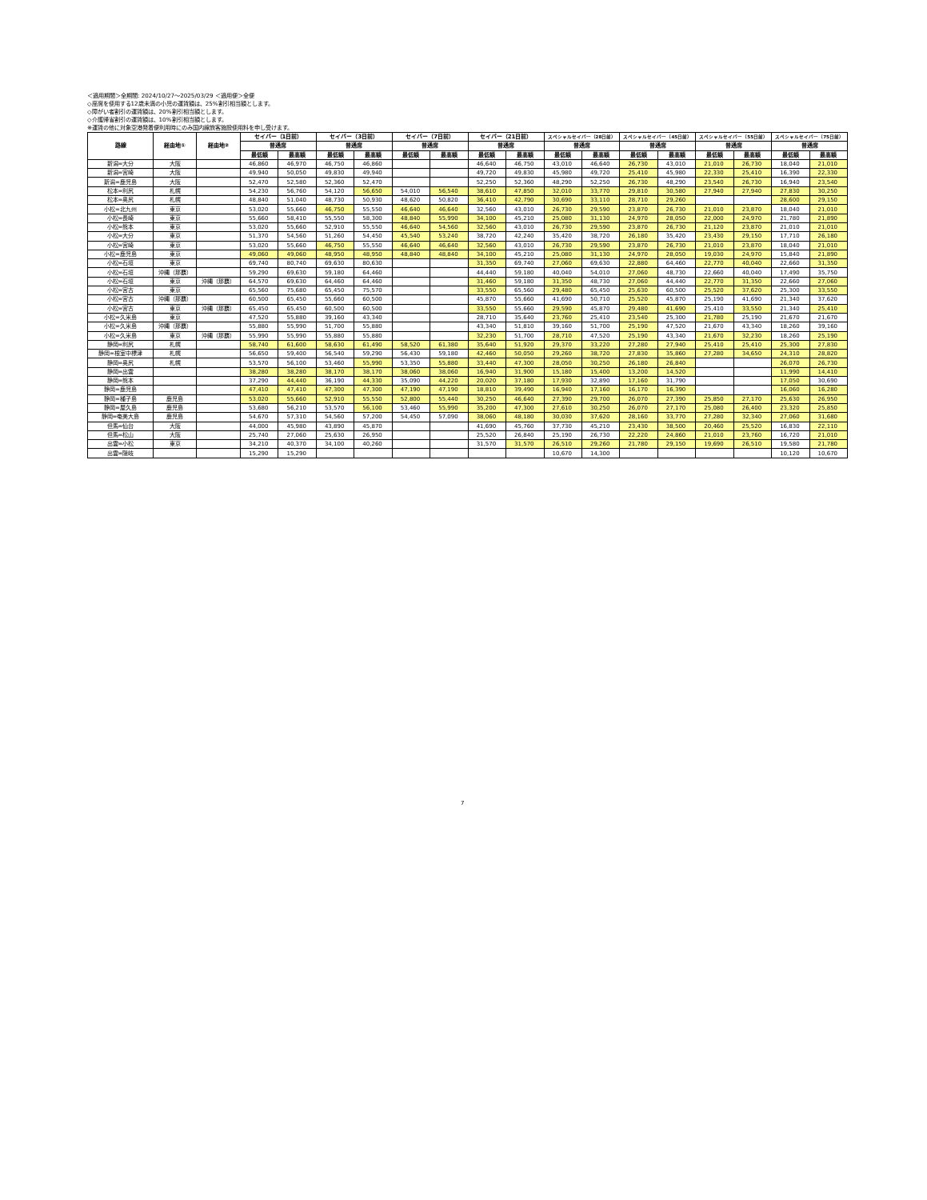＜適用期間＞全期間: 2024/10/27～2025/03/29 ＜適用便＞全便
◇座席を使用する12歳未満の小児の運賃額は、25%割引相当額とします。
◇障がい者割引の運賃額は、20%割引相当額とします。
◇介護帰省割引の運賃額は、10%割引相当額とします。
※運賃の他に対象空港発着便利用時にのみ国内線旅客施設使用料を申し受けます。
| 路線 | 経由地① | 経由地② | セイバー（1日前） | | セイバー（3日前） | | セイバー（7日前） | | セイバー（21日前） | | スペシャルセイバー（28日前） | | スペシャルセイバー（45日前） | | スペシャルセイバー（55日前） | | スペシャルセイバー（75日前） | |
| --- | --- | --- | --- | --- | --- | --- | --- | --- | --- | --- | --- | --- | --- | --- | --- | --- | --- | --- |
| | | | 普通席 | | 普通席 | | 普通席 | | 普通席 | | 普通席 | | 普通席 | | 普通席 | | 普通席 | |
| | | | 最低額 | 最高額 | 最低額 | 最高額 | 最低額 | 最高額 | 最低額 | 最高額 | 最低額 | 最高額 | 最低額 | 最高額 | 最低額 | 最高額 | 最低額 | 最高額 |
| 新潟=大分 | 大阪 | | 46,860 | 46,970 | 46,750 | 46,860 | | | 46,640 | 46,750 | 43,010 | 46,640 | 26,730 | 43,010 | 21,010 | 26,730 | 18,040 | 21,010 |
| 新潟=宮崎 | 大阪 | | 49,940 | 50,050 | 49,830 | 49,940 | | | 49,720 | 49,830 | 45,980 | 49,720 | 25,410 | 45,980 | 22,330 | 25,410 | 16,390 | 22,330 |
| 新潟=鹿児島 | 大阪 | | 52,470 | 52,580 | 52,360 | 52,470 | | | 52,250 | 52,360 | 48,290 | 52,250 | 26,730 | 48,290 | 23,540 | 26,730 | 16,940 | 23,540 |
| 松本=利尻 | 札幌 | | 54,230 | 56,760 | 54,120 | 56,650 | 54,010 | 56,540 | 38,610 | 47,850 | 32,010 | 33,770 | 29,810 | 30,580 | 27,940 | 27,940 | 27,830 | 30,250 |
| 松本=奥尻 | 札幌 | | 48,840 | 51,040 | 48,730 | 50,930 | 48,620 | 50,820 | 36,410 | 42,790 | 30,690 | 33,110 | 28,710 | 29,260 | | | 28,600 | 29,150 |
| 小松=北九州 | 東京 | | 53,020 | 55,660 | 46,750 | 55,550 | 46,640 | 46,640 | 32,560 | 43,010 | 26,730 | 29,590 | 23,870 | 26,730 | 21,010 | 23,870 | 18,040 | 21,010 |
| 小松=長崎 | 東京 | | 55,660 | 58,410 | 55,550 | 58,300 | 48,840 | 55,990 | 34,100 | 45,210 | 25,080 | 31,130 | 24,970 | 28,050 | 22,000 | 24,970 | 21,780 | 21,890 |
| 小松=熊本 | 東京 | | 53,020 | 55,660 | 52,910 | 55,550 | 46,640 | 54,560 | 32,560 | 43,010 | 26,730 | 29,590 | 23,870 | 26,730 | 21,120 | 23,870 | 21,010 | 21,010 |
| 小松=大分 | 東京 | | 51,370 | 54,560 | 51,260 | 54,450 | 45,540 | 53,240 | 38,720 | 42,240 | 35,420 | 38,720 | 26,180 | 35,420 | 23,430 | 29,150 | 17,710 | 26,180 |
| 小松=宮崎 | 東京 | | 53,020 | 55,660 | 46,750 | 55,550 | 46,640 | 46,640 | 32,560 | 43,010 | 26,730 | 29,590 | 23,870 | 26,730 | 21,010 | 23,870 | 18,040 | 21,010 |
| 小松=鹿児島 | 東京 | | 49,060 | 49,060 | 48,950 | 48,950 | 48,840 | 48,840 | 34,100 | 45,210 | 25,080 | 31,130 | 24,970 | 28,050 | 19,030 | 24,970 | 15,840 | 21,890 |
| 小松=石垣 | 東京 | | 69,740 | 80,740 | 69,630 | 80,630 | | | 31,350 | 69,740 | 27,060 | 69,630 | 22,880 | 64,460 | 22,770 | 40,040 | 22,660 | 31,350 |
| 小松=石垣 | 沖縄（那覇） | | 59,290 | 69,630 | 59,180 | 64,460 | | | 44,440 | 59,180 | 40,040 | 54,010 | 27,060 | 48,730 | 22,660 | 40,040 | 17,490 | 35,750 |
| 小松=石垣 | 東京 | 沖縄（那覇） | 64,570 | 69,630 | 64,460 | 64,460 | | | 31,460 | 59,180 | 31,350 | 48,730 | 27,060 | 44,440 | 22,770 | 31,350 | 22,660 | 27,060 |
| 小松=宮古 | 東京 | | 65,560 | 75,680 | 65,450 | 75,570 | | | 33,550 | 65,560 | 29,480 | 65,450 | 25,630 | 60,500 | 25,520 | 37,620 | 25,300 | 33,550 |
| 小松=宮古 | 沖縄（那覇） | | 60,500 | 65,450 | 55,660 | 60,500 | | | 45,870 | 55,660 | 41,690 | 50,710 | 25,520 | 45,870 | 25,190 | 41,690 | 21,340 | 37,620 |
| 小松=宮古 | 東京 | 沖縄（那覇） | 65,450 | 65,450 | 60,500 | 60,500 | | | 33,550 | 55,660 | 29,590 | 45,870 | 29,480 | 41,690 | 25,410 | 33,550 | 21,340 | 25,410 |
| 小松=久米島 | 東京 | | 47,520 | 55,880 | 39,160 | 43,340 | | | 28,710 | 35,640 | 23,760 | 25,410 | 23,540 | 25,300 | 21,780 | 25,190 | 21,670 | 21,670 |
| 小松=久米島 | 沖縄（那覇） | | 55,880 | 55,990 | 51,700 | 55,880 | | | 43,340 | 51,810 | 39,160 | 51,700 | 25,190 | 47,520 | 21,670 | 43,340 | 18,260 | 39,160 |
| 小松=久米島 | 東京 | 沖縄（那覇） | 55,990 | 55,990 | 55,880 | 55,880 | | | 32,230 | 51,700 | 28,710 | 47,520 | 25,190 | 43,340 | 21,670 | 32,230 | 18,260 | 25,190 |
| 静岡=利尻 | 札幌 | | 58,740 | 61,600 | 58,630 | 61,490 | 58,520 | 61,380 | 35,640 | 51,920 | 29,370 | 33,220 | 27,280 | 27,940 | 25,410 | 25,410 | 25,300 | 27,830 |
| 静岡=根室中標津 | 札幌 | | 56,650 | 59,400 | 56,540 | 59,290 | 56,430 | 59,180 | 42,460 | 50,050 | 29,260 | 38,720 | 27,830 | 35,860 | 27,280 | 34,650 | 24,310 | 28,820 |
| 静岡=奥尻 | 札幌 | | 53,570 | 56,100 | 53,460 | 55,990 | 53,350 | 55,880 | 33,440 | 47,300 | 28,050 | 30,250 | 26,180 | 26,840 | | | 26,070 | 26,730 |
| 静岡=出雲 | | | 38,280 | 38,280 | 38,170 | 38,170 | 38,060 | 38,060 | 16,940 | 31,900 | 15,180 | 15,400 | 13,200 | 14,520 | | | 11,990 | 14,410 |
| 静岡=熊本 | | | 37,290 | 44,440 | 36,190 | 44,330 | 35,090 | 44,220 | 20,020 | 37,180 | 17,930 | 32,890 | 17,160 | 31,790 | | | 17,050 | 30,690 |
| 静岡=鹿児島 | | | 47,410 | 47,410 | 47,300 | 47,300 | 47,190 | 47,190 | 18,810 | 39,490 | 16,940 | 17,160 | 16,170 | 16,390 | | | 16,060 | 16,280 |
| 静岡=種子島 | 鹿児島 | | 53,020 | 55,660 | 52,910 | 55,550 | 52,800 | 55,440 | 30,250 | 46,640 | 27,390 | 29,700 | 26,070 | 27,390 | 25,850 | 27,170 | 25,630 | 26,950 |
| 静岡=屋久島 | 鹿児島 | | 53,680 | 56,210 | 53,570 | 56,100 | 53,460 | 55,990 | 35,200 | 47,300 | 27,610 | 30,250 | 26,070 | 27,170 | 25,080 | 26,400 | 23,320 | 25,850 |
| 静岡=奄美大島 | 鹿児島 | | 54,670 | 57,310 | 54,560 | 57,200 | 54,450 | 57,090 | 38,060 | 48,180 | 30,030 | 37,620 | 28,160 | 33,770 | 27,280 | 32,340 | 27,060 | 31,680 |
| 但馬=仙台 | 大阪 | | 44,000 | 45,980 | 43,890 | 45,870 | | | 41,690 | 45,760 | 37,730 | 45,210 | 23,430 | 38,500 | 20,460 | 25,520 | 16,830 | 22,110 |
| 但馬=松山 | 大阪 | | 25,740 | 27,060 | 25,630 | 26,950 | | | 25,520 | 26,840 | 25,190 | 26,730 | 22,220 | 24,860 | 21,010 | 23,760 | 16,720 | 21,010 |
| 出雲=小松 | 東京 | | 34,210 | 40,370 | 34,100 | 40,260 | | | 31,570 | 31,570 | 26,510 | 29,260 | 21,780 | 29,150 | 19,690 | 26,510 | 19,580 | 21,780 |
| 出雲=隠岐 | | | 15,290 | 15,290 | | | | | | | 10,670 | 14,300 | | | | | 10,120 | 10,670 |
7